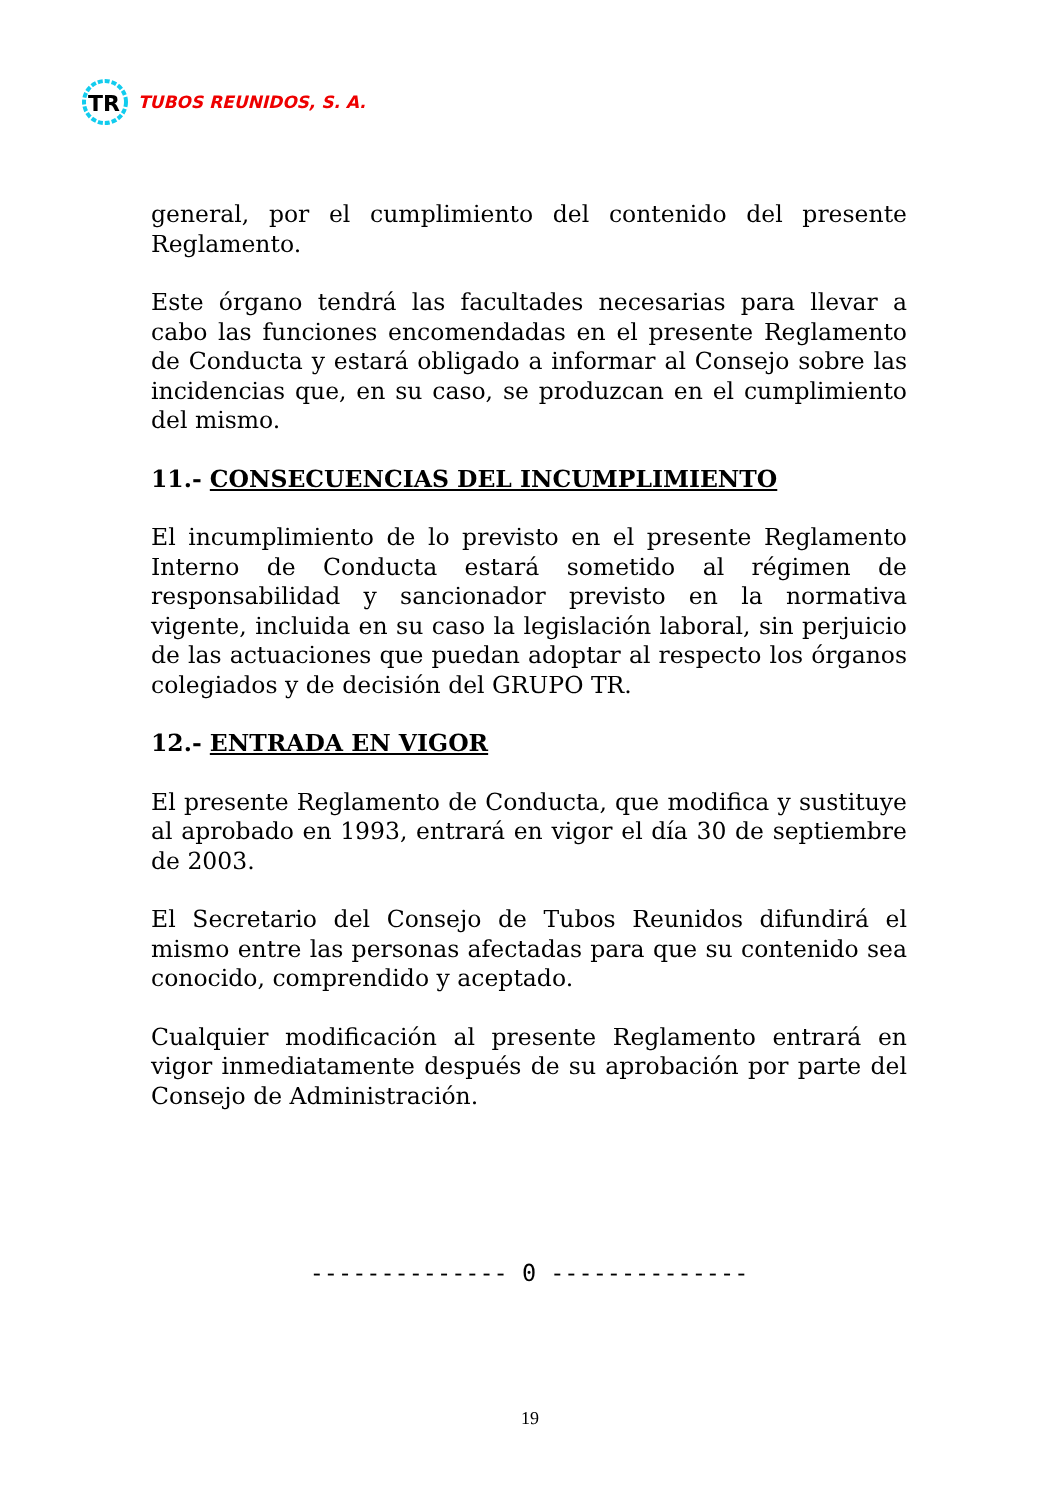TR
TUBOS REUNIDOS, S. A.
general, por el cumplimiento del contenido del presente Reglamento.
Este órgano tendrá las facultades necesarias para llevar a cabo las funciones encomendadas en el presente Reglamento de Conducta y estará obligado a informar al Consejo sobre las incidencias que, en su caso, se produzcan en el cumplimiento del mismo.
11.- CONSECUENCIAS DEL INCUMPLIMIENTO
El incumplimiento de lo previsto en el presente Reglamento Interno de Conducta estará sometido al régimen de responsabilidad y sancionador previsto en la normativa vigente, incluida en su caso la legislación laboral, sin perjuicio de las actuaciones que puedan adoptar al respecto los órganos colegiados y de decisión del GRUPO TR.
12.- ENTRADA EN VIGOR
El presente Reglamento de Conducta, que modifica y sustituye al aprobado en 1993, entrará en vigor el día 30 de septiembre de 2003.
El Secretario del Consejo de Tubos Reunidos difundirá el mismo entre las personas afectadas para que su contenido sea conocido, comprendido y aceptado.
Cualquier modificación al presente Reglamento entrará en vigor inmediatamente después de su aprobación por parte del Consejo de Administración.
-------------- 0 --------------
19